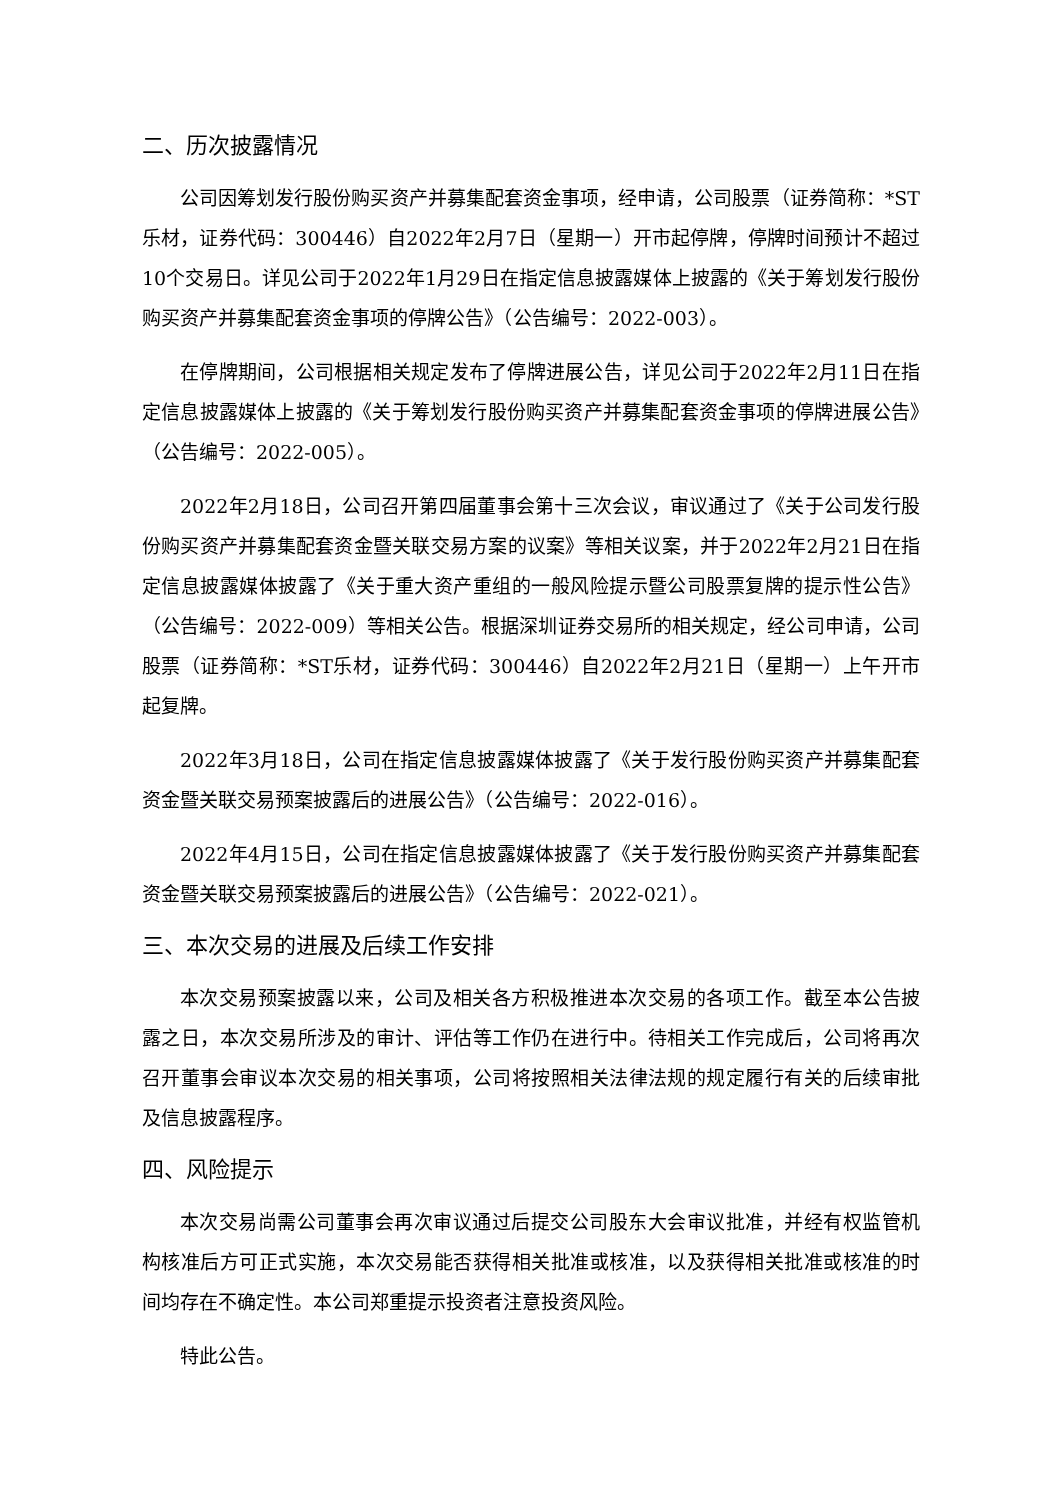二、历次披露情况
公司因筹划发行股份购买资产并募集配套资金事项，经申请，公司股票（证券简称：*ST乐材，证券代码：300446）自2022年2月7日（星期一）开市起停牌，停牌时间预计不超过10个交易日。详见公司于2022年1月29日在指定信息披露媒体上披露的《关于筹划发行股份购买资产并募集配套资金事项的停牌公告》（公告编号：2022-003）。
在停牌期间，公司根据相关规定发布了停牌进展公告，详见公司于2022年2月11日在指定信息披露媒体上披露的《关于筹划发行股份购买资产并募集配套资金事项的停牌进展公告》（公告编号：2022-005）。
2022年2月18日，公司召开第四届董事会第十三次会议，审议通过了《关于公司发行股份购买资产并募集配套资金暨关联交易方案的议案》等相关议案，并于2022年2月21日在指定信息披露媒体披露了《关于重大资产重组的一般风险提示暨公司股票复牌的提示性公告》（公告编号：2022-009）等相关公告。根据深圳证券交易所的相关规定，经公司申请，公司股票（证券简称：*ST乐材，证券代码：300446）自2022年2月21日（星期一）上午开市起复牌。
2022年3月18日，公司在指定信息披露媒体披露了《关于发行股份购买资产并募集配套资金暨关联交易预案披露后的进展公告》（公告编号：2022-016）。
2022年4月15日，公司在指定信息披露媒体披露了《关于发行股份购买资产并募集配套资金暨关联交易预案披露后的进展公告》（公告编号：2022-021）。
三、本次交易的进展及后续工作安排
本次交易预案披露以来，公司及相关各方积极推进本次交易的各项工作。截至本公告披露之日，本次交易所涉及的审计、评估等工作仍在进行中。待相关工作完成后，公司将再次召开董事会审议本次交易的相关事项，公司将按照相关法律法规的规定履行有关的后续审批及信息披露程序。
四、风险提示
本次交易尚需公司董事会再次审议通过后提交公司股东大会审议批准，并经有权监管机构核准后方可正式实施，本次交易能否获得相关批准或核准，以及获得相关批准或核准的时间均存在不确定性。本公司郑重提示投资者注意投资风险。
特此公告。